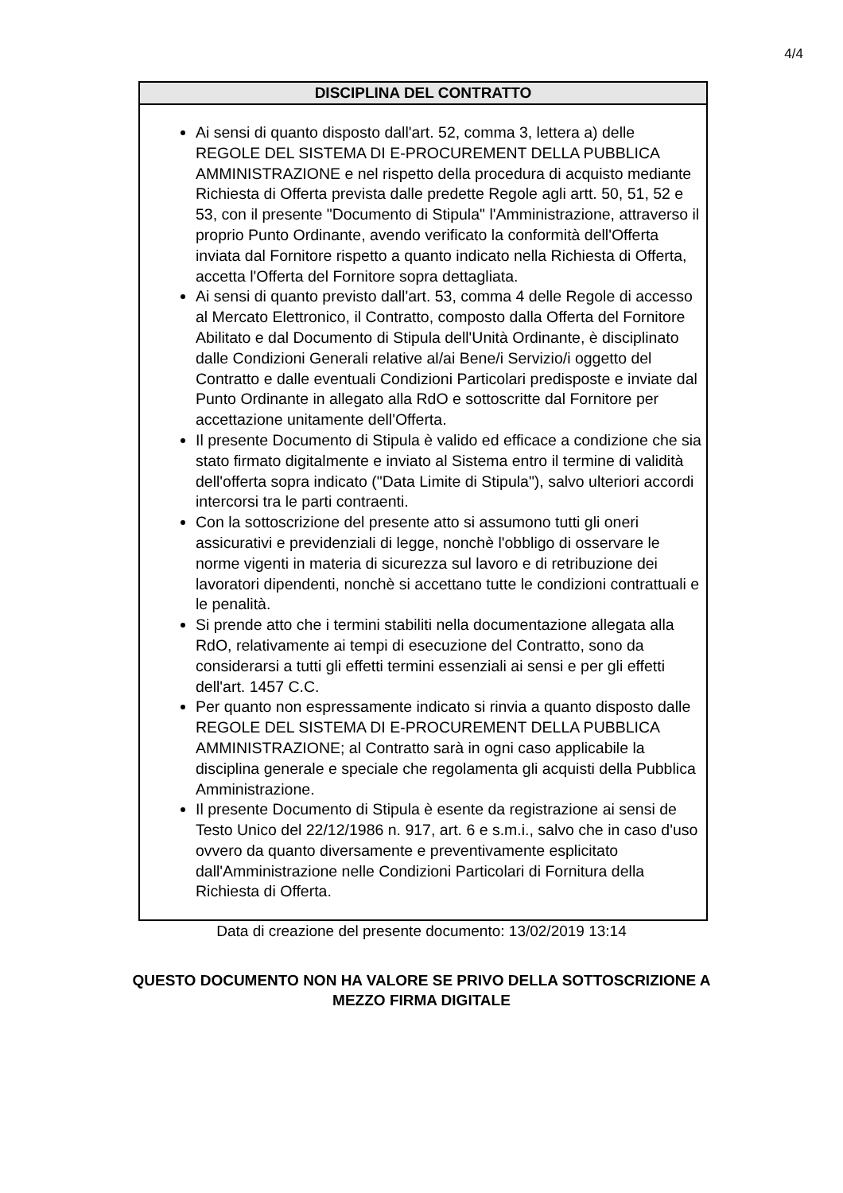4/4
DISCIPLINA DEL CONTRATTO
Ai sensi di quanto disposto dall'art. 52, comma 3, lettera a) delle REGOLE DEL SISTEMA DI E-PROCUREMENT DELLA PUBBLICA AMMINISTRAZIONE e nel rispetto della procedura di acquisto mediante Richiesta di Offerta prevista dalle predette Regole agli artt. 50, 51, 52 e 53, con il presente "Documento di Stipula" l'Amministrazione, attraverso il proprio Punto Ordinante, avendo verificato la conformità dell'Offerta inviata dal Fornitore rispetto a quanto indicato nella Richiesta di Offerta, accetta l'Offerta del Fornitore sopra dettagliata.
Ai sensi di quanto previsto dall'art. 53, comma 4 delle Regole di accesso al Mercato Elettronico, il Contratto, composto dalla Offerta del Fornitore Abilitato e dal Documento di Stipula dell'Unità Ordinante, è disciplinato dalle Condizioni Generali relative al/ai Bene/i Servizio/i oggetto del Contratto e dalle eventuali Condizioni Particolari predisposte e inviate dal Punto Ordinante in allegato alla RdO e sottoscritte dal Fornitore per accettazione unitamente dell'Offerta.
Il presente Documento di Stipula è valido ed efficace a condizione che sia stato firmato digitalmente e inviato al Sistema entro il termine di validità dell'offerta sopra indicato ("Data Limite di Stipula"), salvo ulteriori accordi intercorsi tra le parti contraenti.
Con la sottoscrizione del presente atto si assumono tutti gli oneri assicurativi e previdenziali di legge, nonchè l'obbligo di osservare le norme vigenti in materia di sicurezza sul lavoro e di retribuzione dei lavoratori dipendenti, nonchè si accettano tutte le condizioni contrattuali e le penalità.
Si prende atto che i termini stabiliti nella documentazione allegata alla RdO, relativamente ai tempi di esecuzione del Contratto, sono da considerarsi a tutti gli effetti termini essenziali ai sensi e per gli effetti dell'art. 1457 C.C.
Per quanto non espressamente indicato si rinvia a quanto disposto dalle REGOLE DEL SISTEMA DI E-PROCUREMENT DELLA PUBBLICA AMMINISTRAZIONE; al Contratto sarà in ogni caso applicabile la disciplina generale e speciale che regolamenta gli acquisti della Pubblica Amministrazione.
Il presente Documento di Stipula è esente da registrazione ai sensi de Testo Unico del 22/12/1986 n. 917, art. 6 e s.m.i., salvo che in caso d'uso ovvero da quanto diversamente e preventivamente esplicitato dall'Amministrazione nelle Condizioni Particolari di Fornitura della Richiesta di Offerta.
Data di creazione del presente documento: 13/02/2019 13:14
QUESTO DOCUMENTO NON HA VALORE SE PRIVO DELLA SOTTOSCRIZIONE A
MEZZO FIRMA DIGITALE